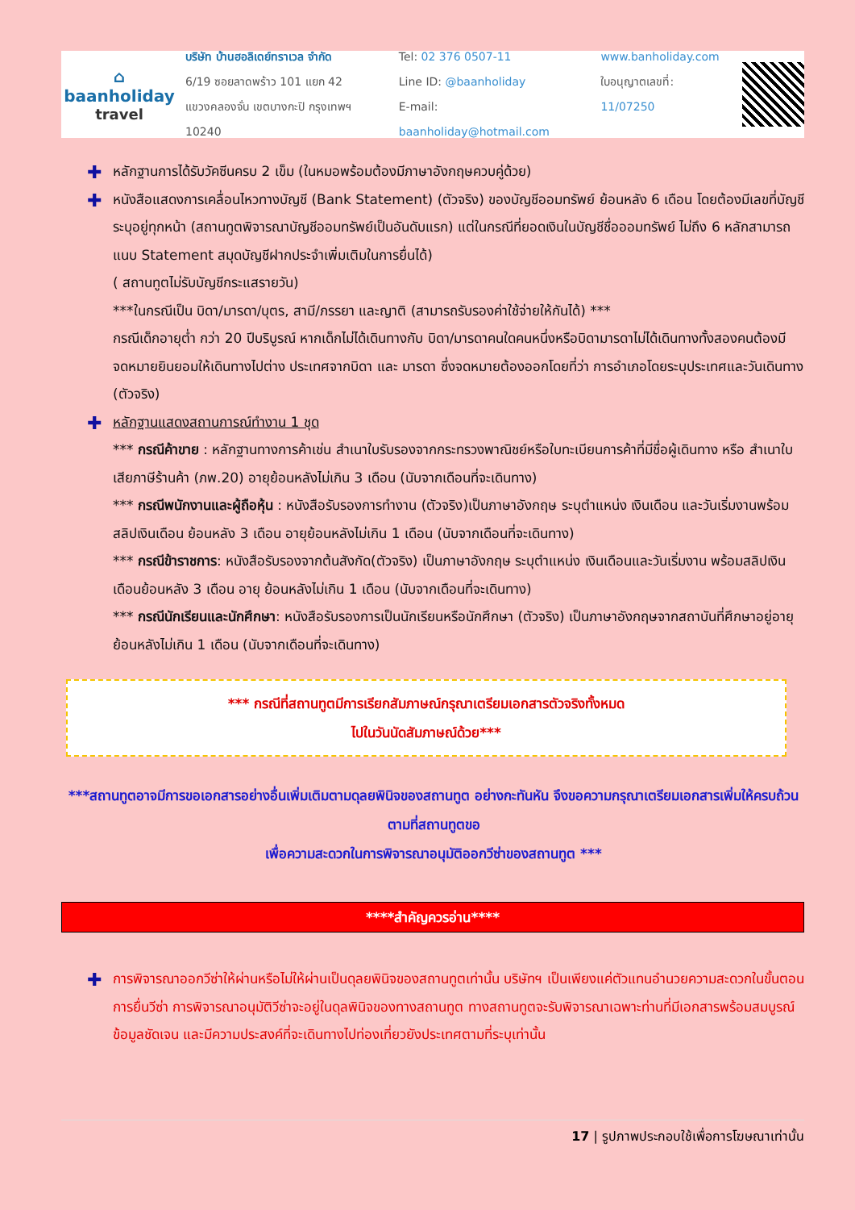⌂
baanholiday
travel
บริษัท บ้านฮอลิเดย์ทราเวล จำกัด
6/19 ซอยลาดพร้าว 101 แยก 42
แขวงคลองจั่น เขตบางกะปิ กรุงเทพฯ 10240
Tel: 02 376 0507-11
Line ID: @baanholiday
E-mail: baanholiday@hotmail.com
www.banholiday.com
ใบอนุญาตเลขที่: 11/07250
✚ หลักฐานการได้รับวัคซีนครบ 2 เข็ม (ในหมอพร้อมต้องมีภาษาอังกฤษควบคู่ด้วย)
✚ หนังสือแสดงการเคลื่อนไหวทางบัญชี (Bank Statement) (ตัวจริง) ของบัญชีออมทรัพย์ ย้อนหลัง 6 เดือน โดยต้องมีเลขที่บัญชีระบุอยู่ทุกหน้า (สถานทูตพิจารณาบัญชีออมทรัพย์เป็นอันดับแรก) แต่ในกรณีที่ยอดเงินในบัญชีชื่อออมทรัพย์ ไม่ถึง 6 หลักสามารถแนบ Statement สมุดบัญชีฝากประจำเพิ่มเติมในการยื่นได้)
( สถานทูตไม่รับบัญชีกระแสรายวัน)
***ในกรณีเป็น บิดา/มารดา/บุตร, สามี/ภรรยา และญาติ (สามารถรับรองค่าใช้จ่ายให้กันได้) ***
กรณีเด็กอายุต่ำ กว่า 20 ปีบริบูรณ์ หากเด็กไม่ได้เดินทางกับ บิดา/มารดาคนใดคนหนึ่งหรือบิดามารดาไม่ได้เดินทางทั้งสองคนต้องมีจดหมายยินยอมให้เดินทางไปต่าง ประเทศจากบิดา และ มารดา ซึ่งจดหมายต้องออกโดยที่ว่า การอำเภอโดยระบุประเทศและวันเดินทาง (ตัวจริง)
✚ หลักฐานแสดงสถานการณ์ทำงาน 1 ชุด
*** กรณีค้าขาย : หลักฐานทางการค้าเช่น สำเนาใบรับรองจากกระทรวงพาณิชย์หรือใบทะเบียนการค้าที่มีชื่อผู้เดินทาง หรือ สำเนาใบเสียภาษีร้านค้า (ภพ.20) อายุย้อนหลังไม่เกิน 3 เดือน (นับจากเดือนที่จะเดินทาง)
*** กรณีพนักงานและผู้ถือหุ้น : หนังสือรับรองการทำงาน (ตัวจริง)เป็นภาษาอังกฤษ ระบุตำแหน่ง เงินเดือน และวันเริ่มงานพร้อมสลิปเงินเดือน ย้อนหลัง 3 เดือน อายุย้อนหลังไม่เกิน 1 เดือน (นับจากเดือนที่จะเดินทาง)
*** กรณีข้าราชการ: หนังสือรับรองจากต้นสังกัด(ตัวจริง) เป็นภาษาอังกฤษ ระบุตำแหน่ง เงินเดือนและวันเริ่มงาน พร้อมสลิปเงินเดือนย้อนหลัง 3 เดือน อายุ ย้อนหลังไม่เกิน 1 เดือน (นับจากเดือนที่จะเดินทาง)
*** กรณีนักเรียนและนักศึกษา: หนังสือรับรองการเป็นนักเรียนหรือนักศึกษา (ตัวจริง) เป็นภาษาอังกฤษจากสถาบันที่ศึกษาอยู่อายุ ย้อนหลังไม่เกิน 1 เดือน (นับจากเดือนที่จะเดินทาง)
*** กรณีที่สถานทูตมีการเรียกสัมภาษณ์กรุณาเตรียมเอกสารตัวจริงทั้งหมด
ไปในวันนัดสัมภาษณ์ด้วย***
***สถานทูตอาจมีการขอเอกสารอย่างอื่นเพิ่มเติมตามดุลยพินิจของสถานทูต อย่างกะทันหัน จึงขอความกรุณาเตรียมเอกสารเพิ่มให้ครบถ้วน ตามที่สถานทูตขอ
เพื่อความสะดวกในการพิจารณาอนุมัติออกวีซ่าของสถานทูต ***
****สำคัญควรอ่าน****
✚ การพิจารณาออกวีซ่าให้ผ่านหรือไม่ให้ผ่านเป็นดุลยพินิจของสถานทูตเท่านั้น บริษัทฯ เป็นเพียงแค่ตัวแทนอำนวยความสะดวกในขั้นตอนการยื่นวีซ่า การพิจารณาอนุมัติวีซ่าจะอยู่ในดุลพินิจของทางสถานทูต ทางสถานทูตจะรับพิจารณาเฉพาะท่านที่มีเอกสารพร้อมสมบูรณ์ข้อมูลชัดเจน และมีความประสงค์ที่จะเดินทางไปท่องเที่ยวยังประเทศตามที่ระบุเท่านั้น
17 | รูปภาพประกอบใช้เพื่อการโฆษณาเท่านั้น